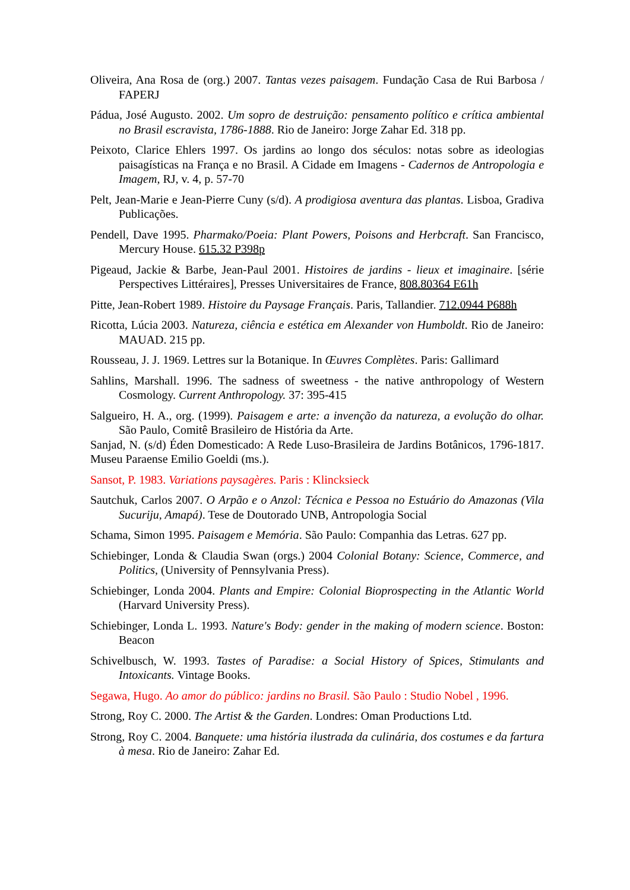Oliveira, Ana Rosa de (org.) 2007. Tantas vezes paisagem. Fundação Casa de Rui Barbosa / FAPERJ
Pádua, José Augusto. 2002. Um sopro de destruição: pensamento político e crítica ambiental no Brasil escravista, 1786-1888. Rio de Janeiro: Jorge Zahar Ed. 318 pp.
Peixoto, Clarice Ehlers 1997. Os jardins ao longo dos séculos: notas sobre as ideologias paisagísticas na França e no Brasil. A Cidade em Imagens - Cadernos de Antropologia e Imagem, RJ, v. 4, p. 57-70
Pelt, Jean-Marie e Jean-Pierre Cuny (s/d). A prodigiosa aventura das plantas. Lisboa, Gradiva Publicações.
Pendell, Dave 1995. Pharmako/Poeia: Plant Powers, Poisons and Herbcraft. San Francisco, Mercury House. 615.32 P398p
Pigeaud, Jackie & Barbe, Jean-Paul 2001. Histoires de jardins - lieux et imaginaire. [série Perspectives Littéraires], Presses Universitaires de France, 808.80364 E61h
Pitte, Jean-Robert 1989. Histoire du Paysage Français. Paris, Tallandier. 712.0944 P688h
Ricotta, Lúcia 2003. Natureza, ciência e estética em Alexander von Humboldt. Rio de Janeiro: MAUAD. 215 pp.
Rousseau, J. J. 1969. Lettres sur la Botanique. In Œuvres Complètes. Paris: Gallimard
Sahlins, Marshall. 1996. The sadness of sweetness - the native anthropology of Western Cosmology. Current Anthropology. 37: 395-415
Salgueiro, H. A., org. (1999). Paisagem e arte: a invenção da natureza, a evolução do olhar. São Paulo, Comitê Brasileiro de História da Arte.
Sanjad, N. (s/d) Éden Domesticado: A Rede Luso-Brasileira de Jardins Botânicos, 1796-1817. Museu Paraense Emilio Goeldi (ms.).
Sansot, P. 1983. Variations paysagères. Paris : Klincksieck
Sautchuk, Carlos 2007. O Arpão e o Anzol: Técnica e Pessoa no Estuário do Amazonas (Vila Sucuriju, Amapá). Tese de Doutorado UNB, Antropologia Social
Schama, Simon 1995. Paisagem e Memória. São Paulo: Companhia das Letras. 627 pp.
Schiebinger, Londa & Claudia Swan (orgs.) 2004 Colonial Botany: Science, Commerce, and Politics, (University of Pennsylvania Press).
Schiebinger, Londa 2004. Plants and Empire: Colonial Bioprospecting in the Atlantic World (Harvard University Press).
Schiebinger, Londa L. 1993. Nature's Body: gender in the making of modern science. Boston: Beacon
Schivelbusch, W. 1993. Tastes of Paradise: a Social History of Spices, Stimulants and Intoxicants. Vintage Books.
Segawa, Hugo. Ao amor do público: jardins no Brasil. São Paulo : Studio Nobel , 1996.
Strong, Roy C. 2000. The Artist & the Garden. Londres: Oman Productions Ltd.
Strong, Roy C. 2004. Banquete: uma história ilustrada da culinária, dos costumes e da fartura à mesa. Rio de Janeiro: Zahar Ed.